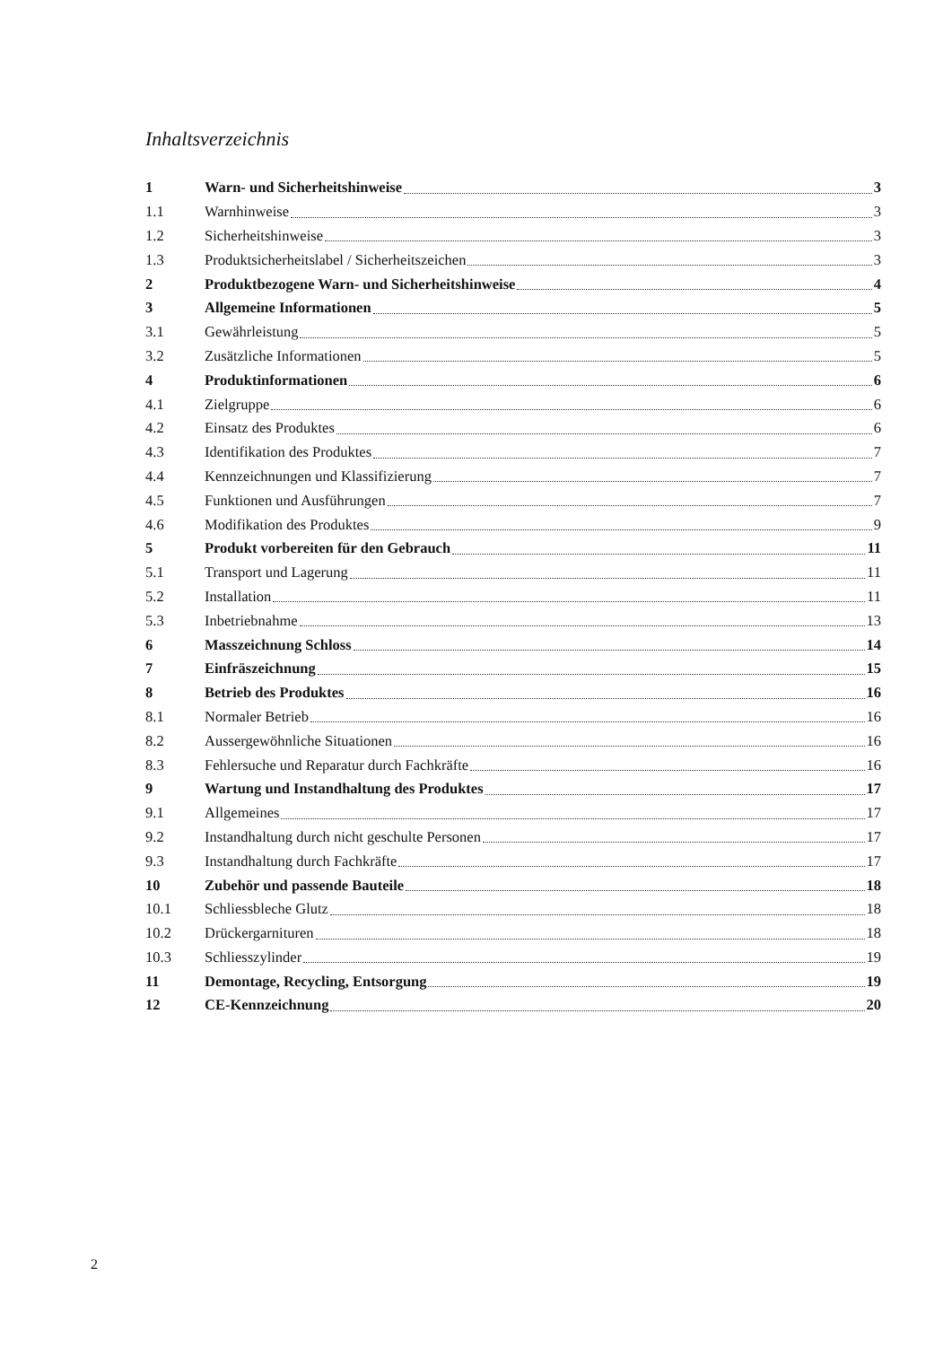Inhaltsverzeichnis
1 Warn- und Sicherheitshinweise 3
1.1 Warnhinweise 3
1.2 Sicherheitshinweise 3
1.3 Produktsicherheitslabel / Sicherheitszeichen 3
2 Produktbezogene Warn- und Sicherheitshinweise 4
3 Allgemeine Informationen 5
3.1 Gewährleistung 5
3.2 Zusätzliche Informationen 5
4 Produktinformationen 6
4.1 Zielgruppe 6
4.2 Einsatz des Produktes 6
4.3 Identifikation des Produktes 7
4.4 Kennzeichnungen und Klassifizierung 7
4.5 Funktionen und Ausführungen 7
4.6 Modifikation des Produktes 9
5 Produkt vorbereiten für den Gebrauch 11
5.1 Transport und Lagerung 11
5.2 Installation 11
5.3 Inbetriebnahme 13
6 Masszeichnung Schloss 14
7 Einfräszeichnung 15
8 Betrieb des Produktes 16
8.1 Normaler Betrieb 16
8.2 Aussergewöhnliche Situationen 16
8.3 Fehlersuche und Reparatur durch Fachkräfte 16
9 Wartung und Instandhaltung des Produktes 17
9.1 Allgemeines 17
9.2 Instandhaltung durch nicht geschulte Personen 17
9.3 Instandhaltung durch Fachkräfte 17
10 Zubehör und passende Bauteile 18
10.1 Schliessbleche Glutz 18
10.2 Drückergarnituren 18
10.3 Schliesszylinder 19
11 Demontage, Recycling, Entsorgung 19
12 CE-Kennzeichnung 20
2